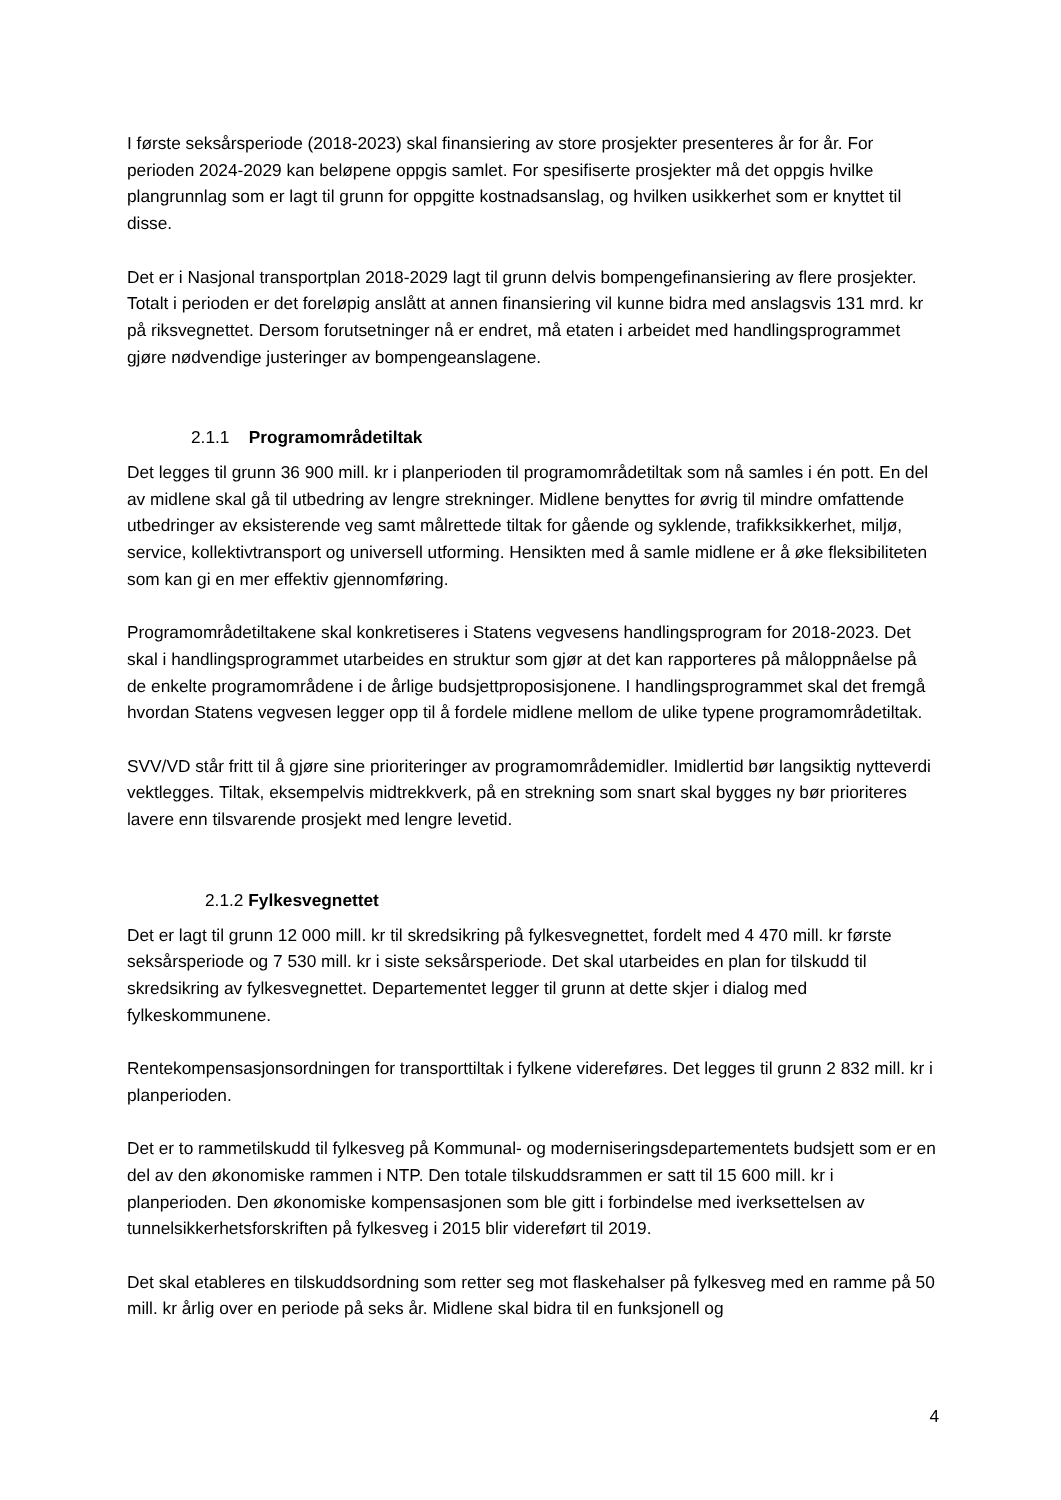I første seksårsperiode (2018-2023) skal finansiering av store prosjekter presenteres år for år. For perioden 2024-2029 kan beløpene oppgis samlet. For spesifiserte prosjekter må det oppgis hvilke plangrunnlag som er lagt til grunn for oppgitte kostnadsanslag, og hvilken usikkerhet som er knyttet til disse.
Det er i Nasjonal transportplan 2018-2029 lagt til grunn delvis bompengefinansiering av flere prosjekter. Totalt i perioden er det foreløpig anslått at annen finansiering vil kunne bidra med anslagsvis 131 mrd. kr på riksvegnettet. Dersom forutsetninger nå er endret, må etaten i arbeidet med handlingsprogrammet gjøre nødvendige justeringer av bompengeanslagene.
2.1.1 Programområdetiltak
Det legges til grunn 36 900 mill. kr i planperioden til programområdetiltak som nå samles i én pott. En del av midlene skal gå til utbedring av lengre strekninger. Midlene benyttes for øvrig til mindre omfattende utbedringer av eksisterende veg samt målrettede tiltak for gående og syklende, trafikksikkerhet, miljø, service, kollektivtransport og universell utforming. Hensikten med å samle midlene er å øke fleksibiliteten som kan gi en mer effektiv gjennomføring.
Programområdetiltakene skal konkretiseres i Statens vegvesens handlingsprogram for 2018-2023. Det skal i handlingsprogrammet utarbeides en struktur som gjør at det kan rapporteres på måloppnåelse på de enkelte programområdene i de årlige budsjettproposisjonene. I handlingsprogrammet skal det fremgå hvordan Statens vegvesen legger opp til å fordele midlene mellom de ulike typene programområdetiltak.
SVV/VD står fritt til å gjøre sine prioriteringer av programområdemidler. Imidlertid bør langsiktig nytteverdi vektlegges. Tiltak, eksempelvis midtrekkverk, på en strekning som snart skal bygges ny bør prioriteres lavere enn tilsvarende prosjekt med lengre levetid.
2.1.2 Fylkesvegnettet
Det er lagt til grunn 12 000 mill. kr til skredsikring på fylkesvegnettet, fordelt med 4 470 mill. kr første seksårsperiode og 7 530 mill. kr i siste seksårsperiode. Det skal utarbeides en plan for tilskudd til skredsikring av fylkesvegnettet. Departementet legger til grunn at dette skjer i dialog med fylkeskommunene.
Rentekompensasjonsordningen for transporttiltak i fylkene videreføres. Det legges til grunn 2 832 mill. kr i planperioden.
Det er to rammetilskudd til fylkesveg på Kommunal- og moderniseringsdepartementets budsjett som er en del av den økonomiske rammen i NTP. Den totale tilskuddsrammen er satt til 15 600 mill. kr i planperioden. Den økonomiske kompensasjonen som ble gitt i forbindelse med iverksettelsen av tunnelsikkerhetsforskriften på fylkesveg i 2015 blir videreført til 2019.
Det skal etableres en tilskuddsordning som retter seg mot flaskehalser på fylkesveg med en ramme på 50 mill. kr årlig over en periode på seks år. Midlene skal bidra til en funksjonell og
4